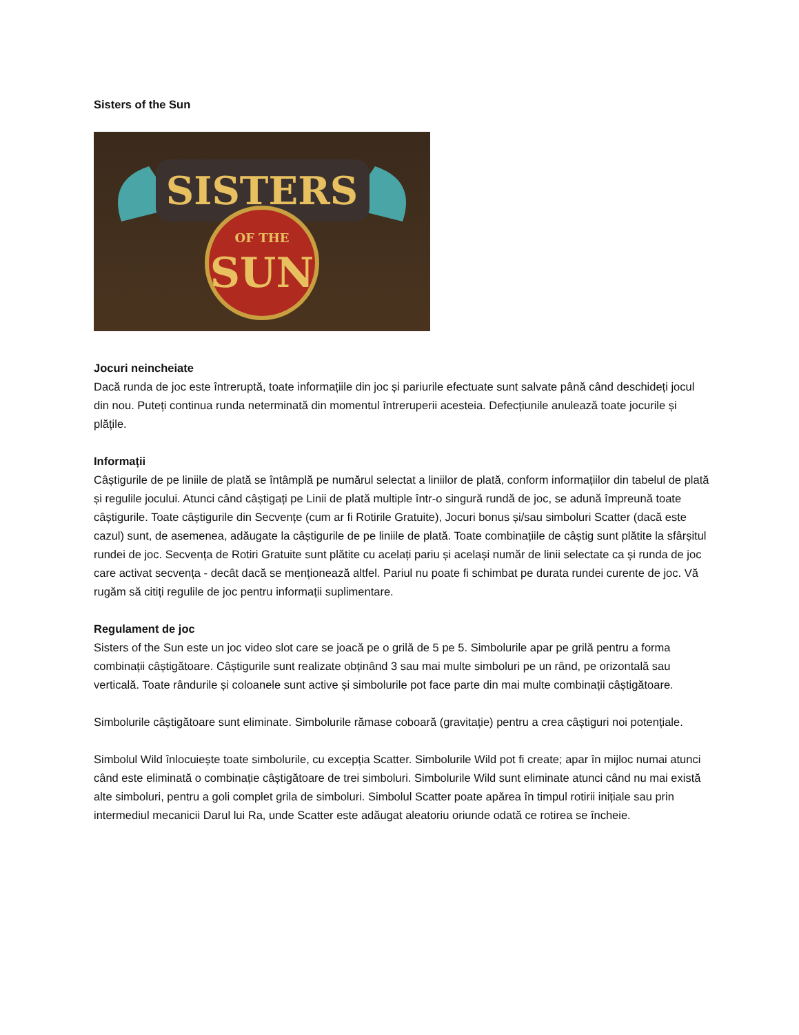Sisters of the Sun
SISTERS
OF THE
SUN
Jocuri neincheiate
Dacă runda de joc este întreruptă, toate informațiile din joc și pariurile efectuate sunt salvate până când deschideți jocul din nou. Puteți continua runda neterminată din momentul întreruperii acesteia. Defecțiunile anulează toate jocurile și plățile.
Informații
Câștigurile de pe liniile de plată se întâmplă pe numărul selectat a liniilor de plată, conform informațiilor din tabelul de plată și regulile jocului. Atunci când câștigați pe Linii de plată multiple într-o singură rundă de joc, se adună împreună toate câștigurile. Toate câștigurile din Secvențe (cum ar fi Rotirile Gratuite), Jocuri bonus și/sau simboluri Scatter (dacă este cazul) sunt, de asemenea, adăugate la câștigurile de pe liniile de plată. Toate combinațiile de câștig sunt plătite la sfârșitul rundei de joc. Secvența de Rotiri Gratuite sunt plătite cu acelați pariu și același număr de linii selectate ca și runda de joc care activat secvența - decât dacă se menționează altfel. Pariul nu poate fi schimbat pe durata rundei curente de joc. Vă rugăm să citiți regulile de joc pentru informații suplimentare.
Regulament de joc
Sisters of the Sun este un joc video slot care se joacă pe o grilă de 5 pe 5. Simbolurile apar pe grilă pentru a forma combinații câștigătoare. Câștigurile sunt realizate obținând 3 sau mai multe simboluri pe un rând, pe orizontală sau verticală. Toate rândurile și coloanele sunt active și simbolurile pot face parte din mai multe combinații câștigătoare.
Simbolurile câștigătoare sunt eliminate. Simbolurile rămase coboară (gravitație) pentru a crea câștiguri noi potențiale.
Simbolul Wild înlocuiește toate simbolurile, cu excepția Scatter. Simbolurile Wild pot fi create; apar în mijloc numai atunci când este eliminată o combinație câștigătoare de trei simboluri. Simbolurile Wild sunt eliminate atunci când nu mai există alte simboluri, pentru a goli complet grila de simboluri. Simbolul Scatter poate apărea în timpul rotirii inițiale sau prin intermediul mecanicii Darul lui Ra, unde Scatter este adăugat aleatoriu oriunde odată ce rotirea se încheie.